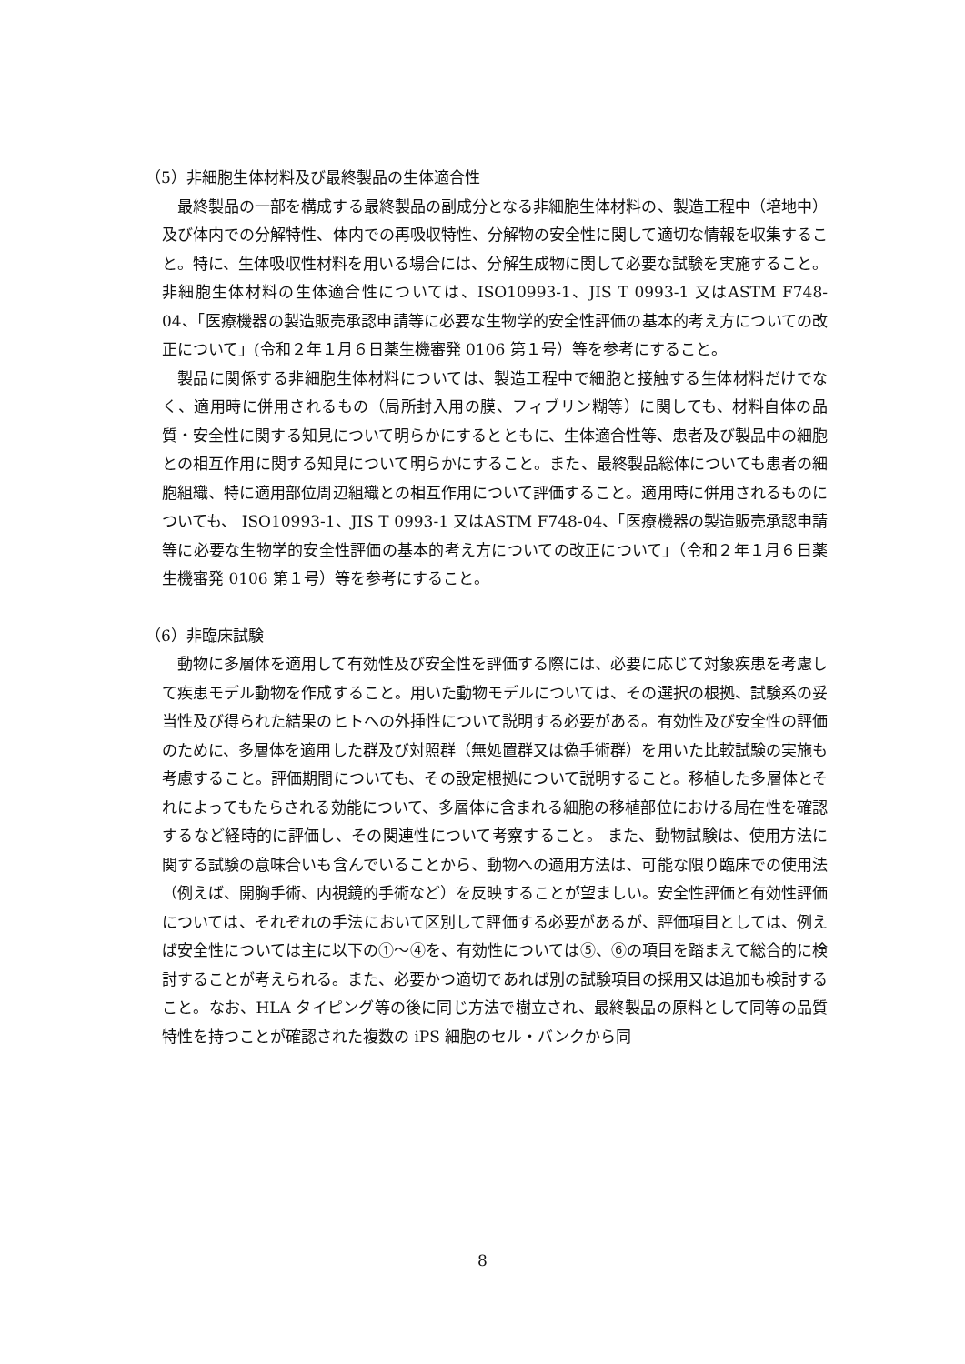（5）非細胞生体材料及び最終製品の生体適合性
最終製品の一部を構成する最終製品の副成分となる非細胞生体材料の、製造工程中（培地中）及び体内での分解特性、体内での再吸収特性、分解物の安全性に関して適切な情報を収集すること。特に、生体吸収性材料を用いる場合には、分解生成物に関して必要な試験を実施すること。非細胞生体材料の生体適合性については、ISO10993-1、JIS T 0993-1 又はASTM F748-04、「医療機器の製造販売承認申請等に必要な生物学的安全性評価の基本的考え方についての改正について」(令和２年１月６日薬生機審発 0106 第１号）等を参考にすること。
製品に関係する非細胞生体材料については、製造工程中で細胞と接触する生体材料だけでなく、適用時に併用されるもの（局所封入用の膜、フィブリン糊等）に関しても、材料自体の品質・安全性に関する知見について明らかにするとともに、生体適合性等、患者及び製品中の細胞との相互作用に関する知見について明らかにすること。また、最終製品総体についても患者の細胞組織、特に適用部位周辺組織との相互作用について評価すること。適用時に併用されるものについても、 ISO10993-1、JIS T 0993-1 又はASTM F748-04、「医療機器の製造販売承認申請等に必要な生物学的安全性評価の基本的考え方についての改正について」（令和２年１月６日薬生機審発 0106 第１号）等を参考にすること。
（6）非臨床試験
動物に多層体を適用して有効性及び安全性を評価する際には、必要に応じて対象疾患を考慮して疾患モデル動物を作成すること。用いた動物モデルについては、その選択の根拠、試験系の妥当性及び得られた結果のヒトへの外挿性について説明する必要がある。有効性及び安全性の評価のために、多層体を適用した群及び対照群（無処置群又は偽手術群）を用いた比較試験の実施も考慮すること。評価期間についても、その設定根拠について説明すること。移植した多層体とそれによってもたらされる効能について、多層体に含まれる細胞の移植部位における局在性を確認するなど経時的に評価し、その関連性について考察すること。 また、動物試験は、使用方法に関する試験の意味合いも含んでいることから、動物への適用方法は、可能な限り臨床での使用法（例えば、開胸手術、内視鏡的手術など）を反映することが望ましい。安全性評価と有効性評価については、それぞれの手法において区別して評価する必要があるが、評価項目としては、例えば安全性については主に以下の①～④を、有効性については⑤、⑥の項目を踏まえて総合的に検討することが考えられる。また、必要かつ適切であれば別の試験項目の採用又は追加も検討すること。なお、HLA タイピング等の後に同じ方法で樹立され、最終製品の原料として同等の品質特性を持つことが確認された複数の iPS 細胞のセル・バンクから同
8